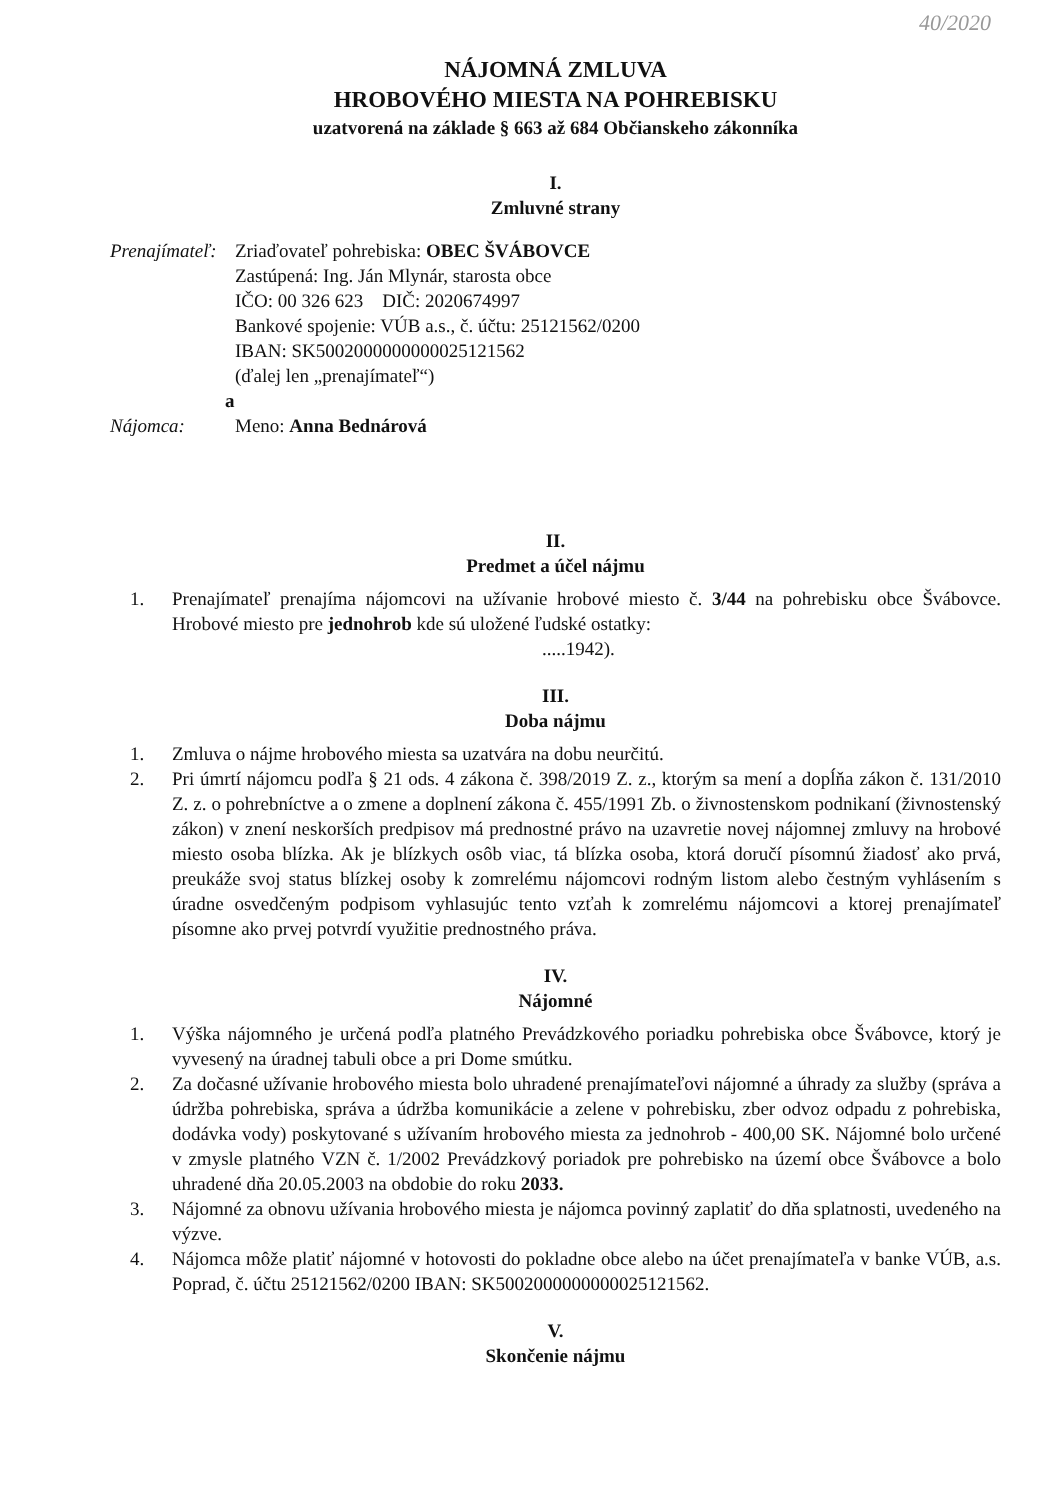40/2020
NÁJOMNÁ ZMLUVA
HROBOVÉHO MIESTA NA POHREBISKU
uzatvorená na základe § 663 až 684 Občianskeho zákonníka
I.
Zmluvné strany
Prenajímateľ:
Zriaďovateľ pohrebiska: OBEC ŠVÁBOVCE
Zastúpená: Ing. Ján Mlynár, starosta obce
IČO: 00 326 623 DIČ: 2020674997
Bankové spojenie: VÚB a.s., č. účtu: 25121562/0200
IBAN: SK5002000000000025121562
(ďalej len „prenajímateľ“)
a
Nájomca: Meno: Anna Bednárová
II.
Predmet a účel nájmu
1. Prenajímateľ prenajíma nájomcovi na užívanie hrobové miesto č. 3/44 na pohrebisku obce Švábovce. Hrobové miesto pre jednohrob kde sú uložené ľudské ostatky:
.....1942).
III.
Doba nájmu
1. Zmluva o nájme hrobového miesta sa uzatvára na dobu neurčitú.
2. Pri úmrtí nájomcu podľa § 21 ods. 4 zákona č. 398/2019 Z. z., ktorým sa mení a dopĺňa zákon č. 131/2010 Z. z. o pohrebníctve a o zmene a doplnení zákona č. 455/1991 Zb. o živnostenskom podnikaní (živnostenský zákon) v znení neskorších predpisov má prednostné právo na uzavretie novej nájomnej zmluvy na hrobové miesto osoba blízka. Ak je blízkych osôb viac, tá blízka osoba, ktorá doručí písomnú žiadosť ako prvá, preukáže svoj status blízkej osoby k zomrelému nájomcovi rodným listom alebo čestným vyhlásením s úradne osvedčeným podpisom vyhlasujúc tento vzťah k zomrelému nájomcovi a ktorej prenajímateľ písomne ako prvej potvrdí využitie prednostného práva.
IV.
Nájomné
1. Výška nájomného je určená podľa platného Prevádzkového poriadku pohrebiska obce Švábovce, ktorý je vyvesený na úradnej tabuli obce a pri Dome smútku.
2. Za dočasné užívanie hrobového miesta bolo uhradené prenajímateľovi nájomné a úhrady za služby (správa a údržba pohrebiska, správa a údržba komunikácie a zelene v pohrebisku, zber odvoz odpadu z pohrebiska, dodávka vody) poskytované s užívaním hrobového miesta za jednohrob - 400,00 SK. Nájomné bolo určené v zmysle platného VZN č. 1/2002 Prevádzkový poriadok pre pohrebisko na území obce Švábovce a bolo uhradené dňa 20.05.2003 na obdobie do roku 2033.
3. Nájomné za obnovu užívania hrobového miesta je nájomca povinný zaplatiť do dňa splatnosti, uvedeného na výzve.
4. Nájomca môže platiť nájomné v hotovosti do pokladne obce alebo na účet prenajímateľa v banke VÚB, a.s. Poprad, č. účtu 25121562/0200 IBAN: SK5002000000000025121562.
V.
Skončenie nájmu